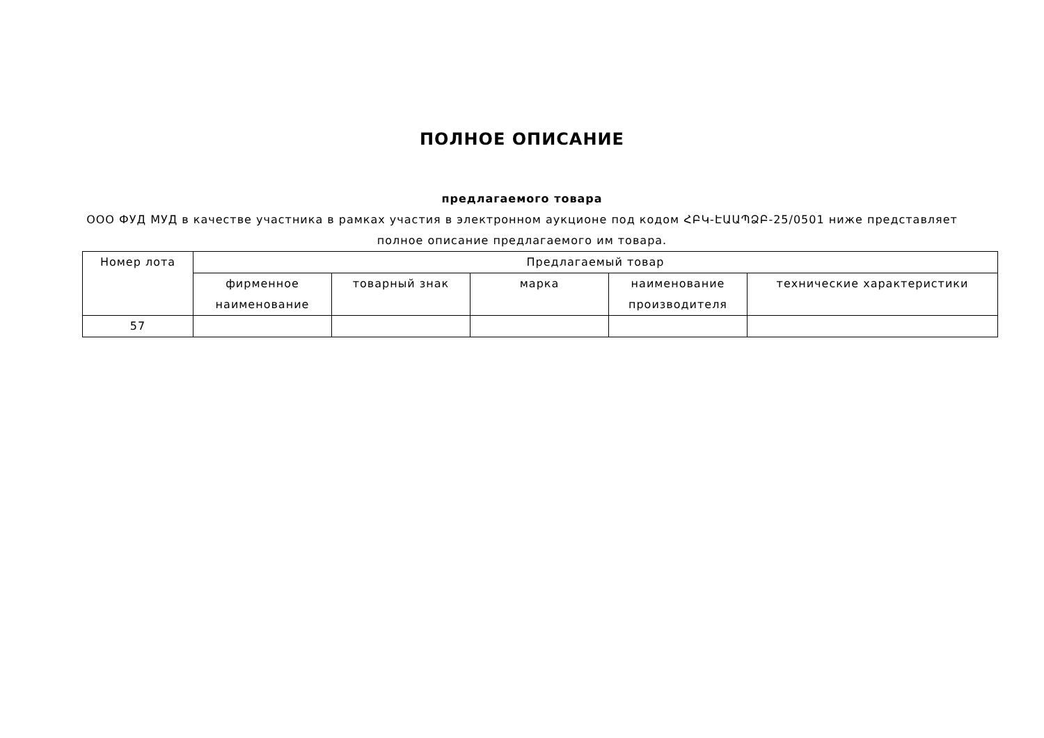ПОЛНОЕ ОПИСАНИЕ
предлагаемого товара
ООО ФУД МУД в качестве участника в рамках участия в электронном аукционе под кодом ՀԲԿ-ԷԱԱՊՁԲ-25/0501 ниже представляет полное описание предлагаемого им товара.
| Номер лота | Предлагаемый товар | | | | |
| --- | --- | --- | --- | --- | --- |
| | фирменное наименование | товарный знак | марка | наименование производителя | технические характеристики |
| 57 | | | | | |